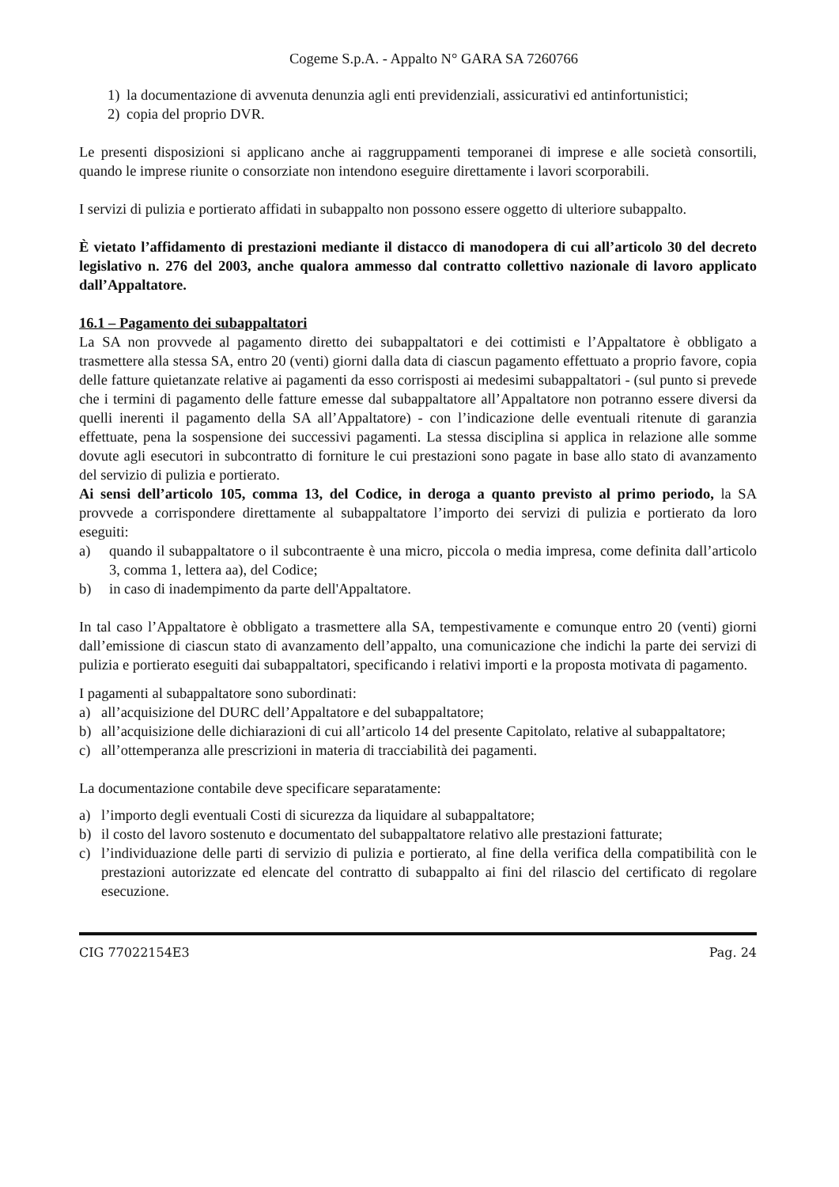Cogeme S.p.A. - Appalto N° GARA SA 7260766
1) la documentazione di avvenuta denunzia agli enti previdenziali, assicurativi ed antinfortunistici;
2) copia del proprio DVR.
Le presenti disposizioni si applicano anche ai raggruppamenti temporanei di imprese e alle società consortili, quando le imprese riunite o consorziate non intendono eseguire direttamente i lavori scorporabili.
I servizi di pulizia e portierato affidati in subappalto non possono essere oggetto di ulteriore subappalto.
È vietato l’affidamento di prestazioni mediante il distacco di manodopera di cui all’articolo 30 del decreto legislativo n. 276 del 2003, anche qualora ammesso dal contratto collettivo nazionale di lavoro applicato dall’Appaltatore.
16.1 – Pagamento dei subappaltatori
La SA non provvede al pagamento diretto dei subappaltatori e dei cottimisti e l’Appaltatore è obbligato a trasmettere alla stessa SA, entro 20 (venti) giorni dalla data di ciascun pagamento effettuato a proprio favore, copia delle fatture quietanzate relative ai pagamenti da esso corrisposti ai medesimi subappaltatori - (sul punto si prevede che i termini di pagamento delle fatture emesse dal subappaltatore all’Appaltatore non potranno essere diversi da quelli inerenti il pagamento della SA all’Appaltatore) - con l’indicazione delle eventuali ritenute di garanzia effettuate, pena la sospensione dei successivi pagamenti. La stessa disciplina si applica in relazione alle somme dovute agli esecutori in subcontratto di forniture le cui prestazioni sono pagate in base allo stato di avanzamento del servizio di pulizia e portierato.
Ai sensi dell’articolo 105, comma 13, del Codice, in deroga a quanto previsto al primo periodo, la SA provvede a corrispondere direttamente al subappaltatore l’importo dei servizi di pulizia e portierato da loro eseguiti:
a) quando il subappaltatore o il subcontraente è una micro, piccola o media impresa, come definita dall’articolo 3, comma 1, lettera aa), del Codice;
b) in caso di inadempimento da parte dell'Appaltatore.
In tal caso l’Appaltatore è obbligato a trasmettere alla SA, tempestivamente e comunque entro 20 (venti) giorni dall’emissione di ciascun stato di avanzamento dell’appalto, una comunicazione che indichi la parte dei servizi di pulizia e portierato eseguiti dai subappaltatori, specificando i relativi importi e la proposta motivata di pagamento.
I pagamenti al subappaltatore sono subordinati:
a) all’acquisizione del DURC dell’Appaltatore e del subappaltatore;
b) all’acquisizione delle dichiarazioni di cui all’articolo 14 del presente Capitolato, relative al subappaltatore;
c) all’ottemperanza alle prescrizioni in materia di tracciabilità dei pagamenti.
La documentazione contabile deve specificare separatamente:
a) l’importo degli eventuali Costi di sicurezza da liquidare al subappaltatore;
b) il costo del lavoro sostenuto e documentato del subappaltatore relativo alle prestazioni fatturate;
c) l’individuazione delle parti di servizio di pulizia e portierato, al fine della verifica della compatibilità con le prestazioni autorizzate ed elencate del contratto di subappalto ai fini del rilascio del certificato di regolare esecuzione.
CIG 77022154E3 Pag. 24